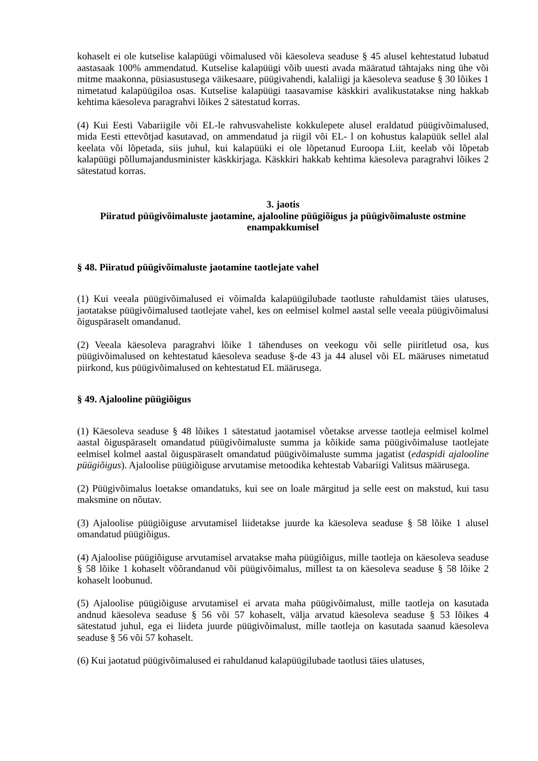kohaselt ei ole kutselise kalapüügi võimalused või käesoleva seaduse § 45 alusel kehtestatud lubatud aastasaak 100% ammendatud. Kutselise kalapüügi võib uuesti avada määratud tähtajaks ning ühe või mitme maakonna, püsiasustusega väikesaare, püügivahendi, kalaliigi ja käesoleva seaduse § 30 lõikes 1 nimetatud kalapüügiloa osas. Kutselise kalapüügi taasavamise käskkiri avalikustatakse ning hakkab kehtima käesoleva paragrahvi lõikes 2 sätestatud korras.
(4) Kui Eesti Vabariigile või EL-le rahvusvaheliste kokkulepete alusel eraldatud püügivõimalused, mida Eesti ettevõtjad kasutavad, on ammendatud ja riigil või EL- l on kohustus kalapüük sellel alal keelata või lõpetada, siis juhul, kui kalapüüki ei ole lõpetanud Euroopa Liit, keelab või lõpetab kalapüügi põllumajandusminister käskkirjaga. Käskkiri hakkab kehtima käesoleva paragrahvi lõikes 2 sätestatud korras.
3. jaotis
Piiratud püügivõimaluste jaotamine, ajalooline püügiõigus ja püügivõimaluste ostmine enampakkumisel
§ 48. Piiratud püügivõimaluste jaotamine taotlejate vahel
(1) Kui veeala püügivõimalused ei võimalda kalapüügilubade taotluste rahuldamist täies ulatuses, jaotatakse püügivõimalused taotlejate vahel, kes on eelmisel kolmel aastal selle veeala püügivõimalusi õiguspäraselt omandanud.
(2) Veeala käesoleva paragrahvi lõike 1 tähenduses on veekogu või selle piiritletud osa, kus püügivõimalused on kehtestatud käesoleva seaduse §-de 43 ja 44 alusel või EL määruses nimetatud piirkond, kus püügivõimalused on kehtestatud EL määrusega.
§ 49. Ajalooline püügiõigus
(1) Käesoleva seaduse § 48 lõikes 1 sätestatud jaotamisel võetakse arvesse taotleja eelmisel kolmel aastal õiguspäraselt omandatud püügivõimaluste summa ja kõikide sama püügivõimaluse taotlejate eelmisel kolmel aastal õiguspäraselt omandatud püügivõimaluste summa jagatist (edaspidi ajalooline püügiõigus). Ajaloolise püügiõiguse arvutamise metoodika kehtestab Vabariigi Valitsus määrusega.
(2) Püügivõimalus loetakse omandatuks, kui see on loale märgitud ja selle eest on makstud, kui tasu maksmine on nõutav.
(3) Ajaloolise püügiõiguse arvutamisel liidetakse juurde ka käesoleva seaduse § 58 lõike 1 alusel omandatud püügiõigus.
(4) Ajaloolise püügiõiguse arvutamisel arvatakse maha püügiõigus, mille taotleja on käesoleva seaduse § 58 lõike 1 kohaselt võõrandanud või püügivõimalus, millest ta on käesoleva seaduse § 58 lõike 2 kohaselt loobunud.
(5) Ajaloolise püügiõiguse arvutamisel ei arvata maha püügivõimalust, mille taotleja on kasutada andnud käesoleva seaduse § 56 või 57 kohaselt, välja arvatud käesoleva seaduse § 53 lõikes 4 sätestatud juhul, ega ei liideta juurde püügivõimalust, mille taotleja on kasutada saanud käesoleva seaduse § 56 või 57 kohaselt.
(6) Kui jaotatud püügivõimalused ei rahuldanud kalapüügilubade taotlusi täies ulatuses,